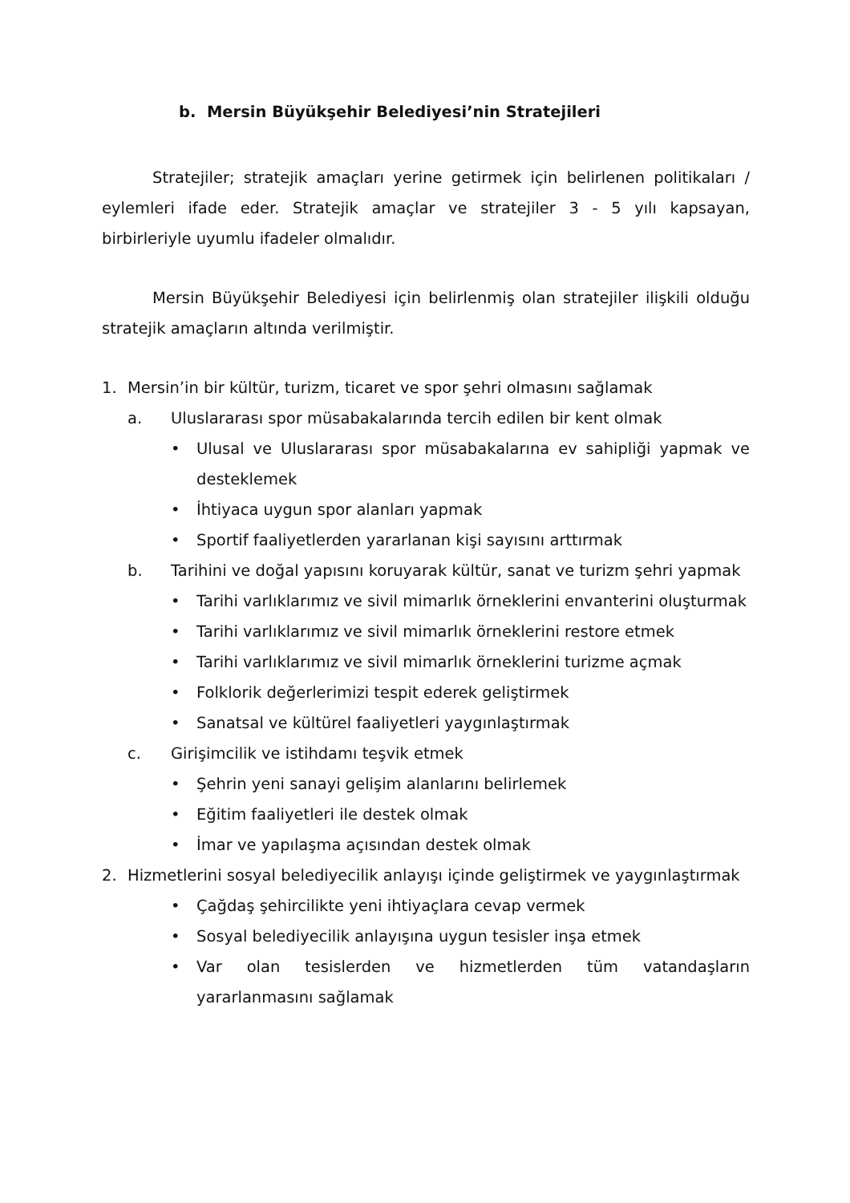b. Mersin Büyükşehir Belediyesi’nin Stratejileri
Stratejiler; stratejik amaçları yerine getirmek için belirlenen politikaları / eylemleri ifade eder. Stratejik amaçlar ve stratejiler 3 - 5 yılı kapsayan, birbirleriyle uyumlu ifadeler olmalıdır.
Mersin Büyükşehir Belediyesi için belirlenmiş olan stratejiler ilişkili olduğu stratejik amaçların altında verilmiştir.
1. Mersin’in bir kültür, turizm, ticaret ve spor şehri olmasını sağlamak
a. Uluslararası spor müsabakalarında tercih edilen bir kent olmak
• Ulusal ve Uluslararası spor müsabakalarına ev sahipliği yapmak ve desteklemek
• İhtiyaca uygun spor alanları yapmak
• Sportif faaliyetlerden yararlanan kişi sayısını arttırmak
b. Tarihini ve doğal yapısını koruyarak kültür, sanat ve turizm şehri yapmak
• Tarihi varlıklarımız ve sivil mimarlık örneklerini envanterini oluşturmak
• Tarihi varlıklarımız ve sivil mimarlık örneklerini restore etmek
• Tarihi varlıklarımız ve sivil mimarlık örneklerini turizme açmak
• Folklorik değerlerimizi tespit ederek geliştirmek
• Sanatsal ve kültürel faaliyetleri yaygınlaştırmak
c. Girişimcilik ve istihdamı teşvik etmek
• Şehrin yeni sanayi gelişim alanlarını belirlemek
• Eğitim faaliyetleri ile destek olmak
• İmar ve yapılaşma açısından destek olmak
2. Hizmetlerini sosyal belediyecilik anlayışı içinde geliştirmek ve yaygınlaştırmak
• Çağdaş şehircilikte yeni ihtiyaçlara cevap vermek
• Sosyal belediyecilik anlayışına uygun tesisler inşa etmek
• Var olan tesislerden ve hizmetlerden tüm vatandaşların yararlanmasını sağlamak